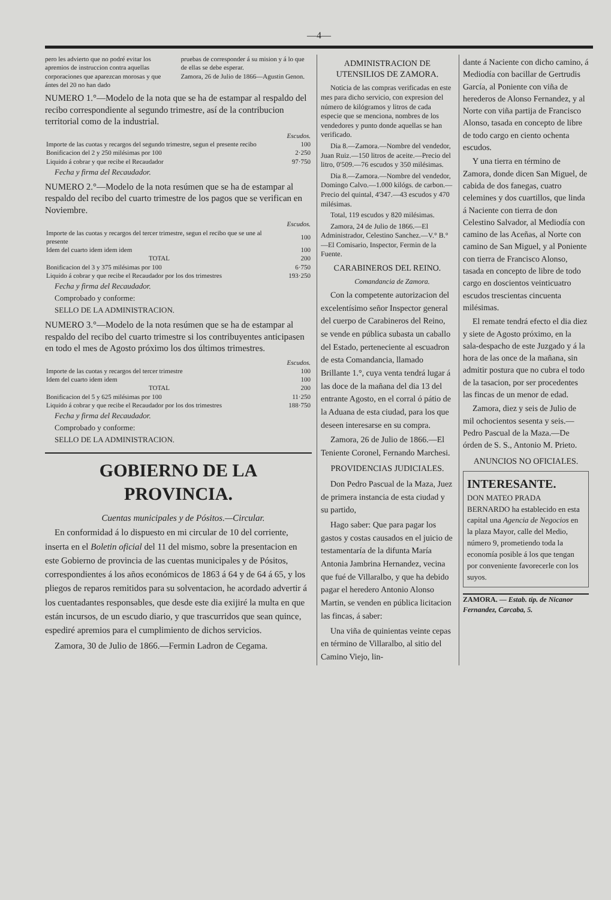—4—
pero les advierto que no podré evitar los apremios de instruccion contra aquellas corporaciones que aparezcan morosas y que ántes del 20 no han dado
pruebas de corresponder á su mision y á lo que de ellas se debe esperar.
Zamora, 26 de Julio de 1866—Agustin Genon.
NUMERO 1.°—Modelo de la nota que se ha de estampar al respaldo del recibo correspondiente al segundo trimestre, así de la contribucion territorial como de la industrial.
| | Escudos. |
| Importe de las cuotas y recargos del segundo trimestre, segun el presente recibo | 100 |
| Bonificacion del 2 y 250 milésimas por 100 | 2·250 |
| Liquido á cobrar y que recibe el Recaudador | 97·750 |
Fecha y firma del Recaudador.
NUMERO 2.°—Modelo de la nota resúmen que se ha de estampar al respaldo del recibo del cuarto trimestre de los pagos que se verifican en Noviembre.
| | Escudos. |
| Importe de las cuotas y recargos del tercer trimestre, segun el recibo que se une al presente | 100 |
| Idem del cuarto idem idem idem | 100 |
| TOTAL | 200 |
| Bonificacion del 3 y 375 milésimas por 100 | 6·750 |
| Liquido á cobrar y que recibe el Recaudador por los dos trimestres | 193·250 |
Fecha y firma del Recaudador.
Comprobado y conforme:
SELLO DE LA ADMINISTRACION.
NUMERO 3.°—Modelo de la nota resúmen que se ha de estampar al respaldo del recibo del cuarto trimestre si los contribuyentes anticipasen en todo el mes de Agosto próximo los dos últimos trimestres.
| | Escudos. |
| Importe de las cuotas y recargos del tercer trimestre | 100 |
| Idem del cuarto idem idem | 100 |
| TOTAL | 200 |
| Bonificacion del 5 y 625 milésimas por 100 | 11·250 |
| Liquido á cobrar y que recibe el Recaudador por los dos trimestres | 188·750 |
Fecha y firma del Recaudador.
Comprobado y conforme:
SELLO DE LA ADMINISTRACION.
GOBIERNO DE LA PROVINCIA.
Cuentas municipales y de Pósitos.—Circular.
En conformidad á lo dispuesto en mi circular de 10 del corriente, inserta en el Boletin oficial del 11 del mismo, sobre la presentacion en este Gobierno de provincia de las cuentas municipales y de Pósitos, correspondientes á los años económicos de 1863 á 64 y de 64 á 65, y los pliegos de reparos remitidos para su solventacion, he acordado advertir á los cuentadantes responsables, que desde este dia exijiré la multa en que están incursos, de un escudo diario, y que trascurridos que sean quince, espediré apremios para el cumplimiento de dichos servicios.
Zamora, 30 de Julio de 1866.—Fermin Ladron de Cegama.
ADMINISTRACION DE UTENSILIOS DE ZAMORA.
Noticia de las compras verificadas en este mes para dicho servicio, con expresion del número de kilógramos y litros de cada especie que se menciona, nombres de los vendedores y punto donde aquellas se han verificado.
Dia 8.—Zamora.—Nombre del vendedor, Juan Ruiz.—150 litros de aceite.—Precio del litro, 0'509.—76 escudos y 350 milésimas.
Dia 8.—Zamora.—Nombre del vendedor, Domingo Calvo.—1.000 kilógs. de carbon.—Precio del quintal, 4'347.—43 escudos y 470 milésimas.
Total, 119 escudos y 820 milésimas.
Zamora, 24 de Julio de 1866.—El Administrador, Celestino Sanchez.—V.° B.°—El Comisario, Inspector, Fermin de la Fuente.
CARABINEROS DEL REINO.
Comandancia de Zamora.
Con la competente autorizacion del excelentísimo señor Inspector general del cuerpo de Carabineros del Reino, se vende en pública subasta un caballo del Estado, perteneciente al escuadron de esta Comandancia, llamado Brillante 1.°, cuya venta tendrá lugar á las doce de la mañana del dia 13 del entrante Agosto, en el corral ó pátio de la Aduana de esta ciudad, para los que deseen interesarse en su compra.
Zamora, 26 de Julio de 1866.—El Teniente Coronel, Fernando Marchesi.
PROVIDENCIAS JUDICIALES.
Don Pedro Pascual de la Maza, Juez de primera instancia de esta ciudad y su partido,
Hago saber: Que para pagar los gastos y costas causados en el juicio de testamentaría de la difunta María Antonia Jambrina Hernandez, vecina que fué de Villaralbo, y que ha debido pagar el heredero Antonio Alonso Martin, se venden en pública licitacion las fincas, á saber:
Una viña de quinientas veinte cepas en término de Villaralbo, al sitio del Camino Viejo, lin-
dante á Naciente con dicho camino, á Mediodía con bacillar de Gertrudis García, al Poniente con viña de herederos de Alonso Fernandez, y al Norte con viña partija de Francisco Alonso, tasada en concepto de libre de todo cargo en ciento ochenta escudos.
Y una tierra en término de Zamora, donde dicen San Miguel, de cabida de dos fanegas, cuatro celemines y dos cuartillos, que linda á Naciente con tierra de don Celestino Salvador, al Mediodía con camino de las Aceñas, al Norte con camino de San Miguel, y al Poniente con tierra de Francisco Alonso, tasada en concepto de libre de todo cargo en doscientos veinticuatro escudos trescientas cincuenta milésimas.
El remate tendrá efecto el dia diez y siete de Agosto próximo, en la sala-despacho de este Juzgado y á la hora de las once de la mañana, sin admitir postura que no cubra el todo de la tasacion, por ser procedentes las fincas de un menor de edad.
Zamora, diez y seis de Julio de mil ochocientos sesenta y seis.—Pedro Pascual de la Maza.—De órden de S. S., Antonio M. Prieto.
ANUNCIOS NO OFICIALES.
INTERESANTE.
DON MATEO PRADA BERNARDO ha establecido en esta capital una Agencia de Negocios en la plaza Mayor, calle del Medio, número 9, prometiendo toda la economía posible á los que tengan por conveniente favorecerle con los suyos.
ZAMORA. — Estab. tip. de Nicanor Fernandez, Carcaba, 5.